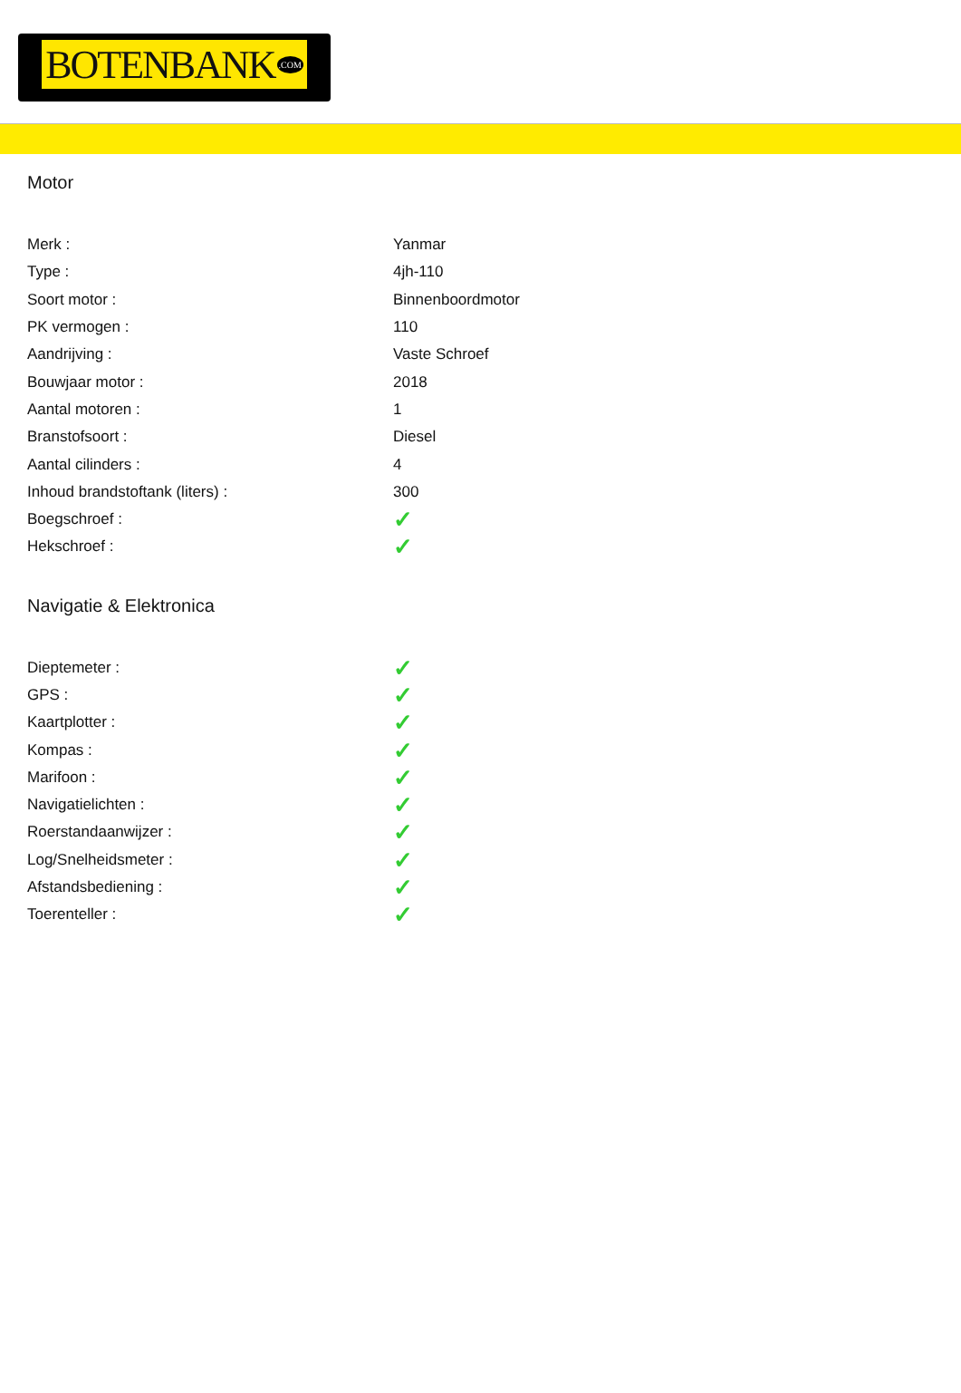BOTENBANK.COM
Motor
| Merk : | Yanmar |
| Type : | 4jh-110 |
| Soort motor : | Binnenboordmotor |
| PK vermogen : | 110 |
| Aandrijving : | Vaste Schroef |
| Bouwjaar motor : | 2018 |
| Aantal motoren : | 1 |
| Branstofsoort : | Diesel |
| Aantal cilinders : | 4 |
| Inhoud brandstoftank (liters) : | 300 |
| Boegschroef : | ✓ |
| Hekschroef : | ✓ |
Navigatie & Elektronica
| Dieptemeter : | ✓ |
| GPS : | ✓ |
| Kaartplotter : | ✓ |
| Kompas : | ✓ |
| Marifoon : | ✓ |
| Navigatielichten : | ✓ |
| Roerstandaanwijzer : | ✓ |
| Log/Snelheidsmeter : | ✓ |
| Afstandsbediening : | ✓ |
| Toerenteller : | ✓ |